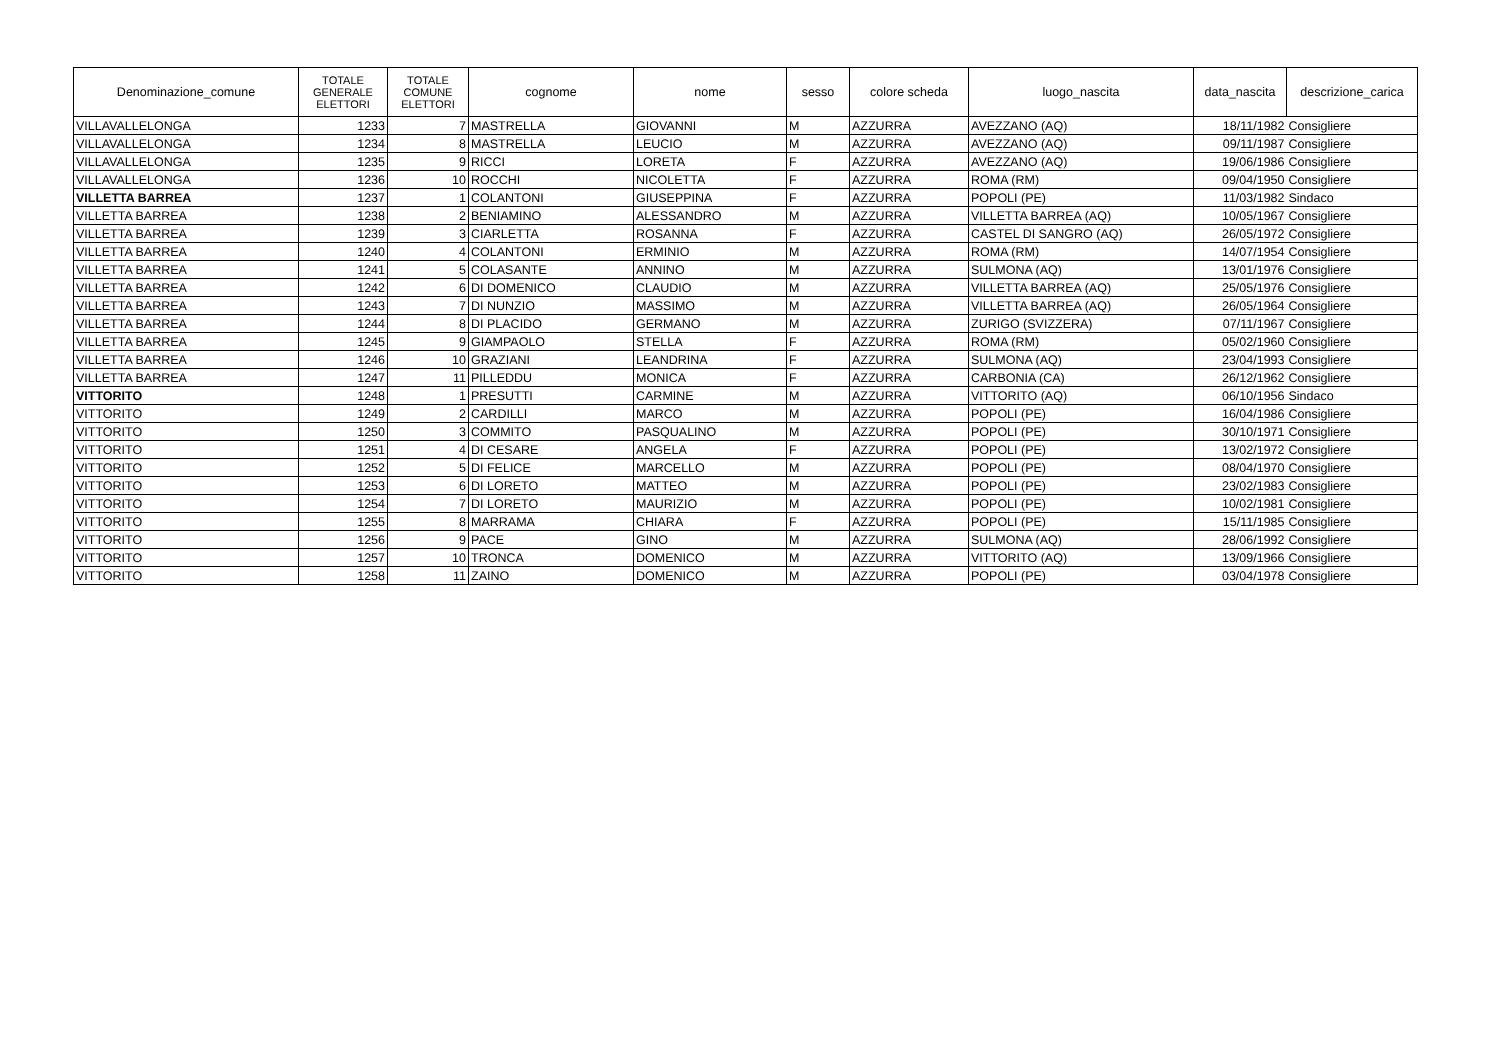| Denominazione_comune | TOTALE GENERALE ELETTORI | TOTALE COMUNE ELETTORI | cognome | nome | sesso | colore scheda | luogo_nascita | data_nascita | descrizione_carica |
| --- | --- | --- | --- | --- | --- | --- | --- | --- | --- |
| VILLAVALLELONGA | 1233 | 7 | MASTRELLA | GIOVANNI | M | AZZURRA | AVEZZANO (AQ) | 18/11/1982 | Consigliere |
| VILLAVALLELONGA | 1234 | 8 | MASTRELLA | LEUCIO | M | AZZURRA | AVEZZANO (AQ) | 09/11/1987 | Consigliere |
| VILLAVALLELONGA | 1235 | 9 | RICCI | LORETA | F | AZZURRA | AVEZZANO (AQ) | 19/06/1986 | Consigliere |
| VILLAVALLELONGA | 1236 | 10 | ROCCHI | NICOLETTA | F | AZZURRA | ROMA (RM) | 09/04/1950 | Consigliere |
| VILLETTA BARREA | 1237 | 1 | COLANTONI | GIUSEPPINA | F | AZZURRA | POPOLI (PE) | 11/03/1982 | Sindaco |
| VILLETTA BARREA | 1238 | 2 | BENIAMINO | ALESSANDRO | M | AZZURRA | VILLETTA BARREA (AQ) | 10/05/1967 | Consigliere |
| VILLETTA BARREA | 1239 | 3 | CIARLETTA | ROSANNA | F | AZZURRA | CASTEL DI SANGRO (AQ) | 26/05/1972 | Consigliere |
| VILLETTA BARREA | 1240 | 4 | COLANTONI | ERMINIO | M | AZZURRA | ROMA (RM) | 14/07/1954 | Consigliere |
| VILLETTA BARREA | 1241 | 5 | COLASANTE | ANNINO | M | AZZURRA | SULMONA (AQ) | 13/01/1976 | Consigliere |
| VILLETTA BARREA | 1242 | 6 | DI DOMENICO | CLAUDIO | M | AZZURRA | VILLETTA BARREA (AQ) | 25/05/1976 | Consigliere |
| VILLETTA BARREA | 1243 | 7 | DI NUNZIO | MASSIMO | M | AZZURRA | VILLETTA BARREA (AQ) | 26/05/1964 | Consigliere |
| VILLETTA BARREA | 1244 | 8 | DI PLACIDO | GERMANO | M | AZZURRA | ZURIGO (SVIZZERA) | 07/11/1967 | Consigliere |
| VILLETTA BARREA | 1245 | 9 | GIAMPAOLO | STELLA | F | AZZURRA | ROMA (RM) | 05/02/1960 | Consigliere |
| VILLETTA BARREA | 1246 | 10 | GRAZIANI | LEANDRINA | F | AZZURRA | SULMONA (AQ) | 23/04/1993 | Consigliere |
| VILLETTA BARREA | 1247 | 11 | PILLEDDU | MONICA | F | AZZURRA | CARBONIA (CA) | 26/12/1962 | Consigliere |
| VITTORITO | 1248 | 1 | PRESUTTI | CARMINE | M | AZZURRA | VITTORITO (AQ) | 06/10/1956 | Sindaco |
| VITTORITO | 1249 | 2 | CARDILLI | MARCO | M | AZZURRA | POPOLI (PE) | 16/04/1986 | Consigliere |
| VITTORITO | 1250 | 3 | COMMITO | PASQUALINO | M | AZZURRA | POPOLI (PE) | 30/10/1971 | Consigliere |
| VITTORITO | 1251 | 4 | DI CESARE | ANGELA | F | AZZURRA | POPOLI (PE) | 13/02/1972 | Consigliere |
| VITTORITO | 1252 | 5 | DI FELICE | MARCELLO | M | AZZURRA | POPOLI (PE) | 08/04/1970 | Consigliere |
| VITTORITO | 1253 | 6 | DI LORETO | MATTEO | M | AZZURRA | POPOLI (PE) | 23/02/1983 | Consigliere |
| VITTORITO | 1254 | 7 | DI LORETO | MAURIZIO | M | AZZURRA | POPOLI (PE) | 10/02/1981 | Consigliere |
| VITTORITO | 1255 | 8 | MARRAMA | CHIARA | F | AZZURRA | POPOLI (PE) | 15/11/1985 | Consigliere |
| VITTORITO | 1256 | 9 | PACE | GINO | M | AZZURRA | SULMONA (AQ) | 28/06/1992 | Consigliere |
| VITTORITO | 1257 | 10 | TRONCA | DOMENICO | M | AZZURRA | VITTORITO (AQ) | 13/09/1966 | Consigliere |
| VITTORITO | 1258 | 11 | ZAINO | DOMENICO | M | AZZURRA | POPOLI (PE) | 03/04/1978 | Consigliere |